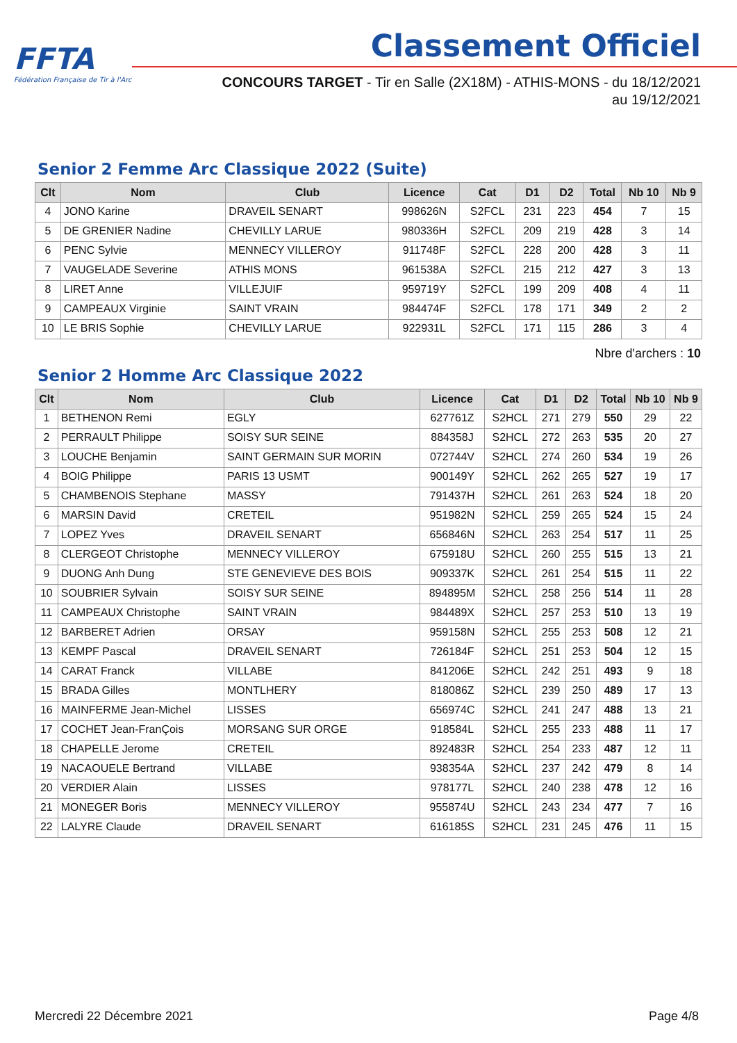FFTA
Fédération Française de Tir à l'Arc
Classement Officiel
CONCOURS TARGET - Tir en Salle (2X18M) - ATHIS-MONS - du 18/12/2021
au 19/12/2021
Senior 2 Femme Arc Classique 2022 (Suite)
| Clt | Nom | Club | Licence | Cat | D1 | D2 | Total | Nb 10 | Nb 9 |
| --- | --- | --- | --- | --- | --- | --- | --- | --- | --- |
| 4 | JONO Karine | DRAVEIL SENART | 998626N | S2FCL | 231 | 223 | 454 | 7 | 15 |
| 5 | DE GRENIER Nadine | CHEVILLY LARUE | 980336H | S2FCL | 209 | 219 | 428 | 3 | 14 |
| 6 | PENC Sylvie | MENNECY VILLEROY | 911748F | S2FCL | 228 | 200 | 428 | 3 | 11 |
| 7 | VAUGELADE Severine | ATHIS MONS | 961538A | S2FCL | 215 | 212 | 427 | 3 | 13 |
| 8 | LIRET Anne | VILLEJUIF | 959719Y | S2FCL | 199 | 209 | 408 | 4 | 11 |
| 9 | CAMPEAUX Virginie | SAINT VRAIN | 984474F | S2FCL | 178 | 171 | 349 | 2 | 2 |
| 10 | LE BRIS Sophie | CHEVILLY LARUE | 922931L | S2FCL | 171 | 115 | 286 | 3 | 4 |
Nbre d'archers : 10
Senior 2 Homme Arc Classique 2022
| Clt | Nom | Club | Licence | Cat | D1 | D2 | Total | Nb 10 | Nb 9 |
| --- | --- | --- | --- | --- | --- | --- | --- | --- | --- |
| 1 | BETHENON Remi | EGLY | 627761Z | S2HCL | 271 | 279 | 550 | 29 | 22 |
| 2 | PERRAULT Philippe | SOISY SUR SEINE | 884358J | S2HCL | 272 | 263 | 535 | 20 | 27 |
| 3 | LOUCHE Benjamin | SAINT GERMAIN SUR MORIN | 072744V | S2HCL | 274 | 260 | 534 | 19 | 26 |
| 4 | BOIG Philippe | PARIS 13 USMT | 900149Y | S2HCL | 262 | 265 | 527 | 19 | 17 |
| 5 | CHAMBENOIS Stephane | MASSY | 791437H | S2HCL | 261 | 263 | 524 | 18 | 20 |
| 6 | MARSIN David | CRETEIL | 951982N | S2HCL | 259 | 265 | 524 | 15 | 24 |
| 7 | LOPEZ Yves | DRAVEIL SENART | 656846N | S2HCL | 263 | 254 | 517 | 11 | 25 |
| 8 | CLERGEOT Christophe | MENNECY VILLEROY | 675918U | S2HCL | 260 | 255 | 515 | 13 | 21 |
| 9 | DUONG Anh Dung | STE GENEVIEVE DES BOIS | 909337K | S2HCL | 261 | 254 | 515 | 11 | 22 |
| 10 | SOUBRIER Sylvain | SOISY SUR SEINE | 894895M | S2HCL | 258 | 256 | 514 | 11 | 28 |
| 11 | CAMPEAUX Christophe | SAINT VRAIN | 984489X | S2HCL | 257 | 253 | 510 | 13 | 19 |
| 12 | BARBERET Adrien | ORSAY | 959158N | S2HCL | 255 | 253 | 508 | 12 | 21 |
| 13 | KEMPF Pascal | DRAVEIL SENART | 726184F | S2HCL | 251 | 253 | 504 | 12 | 15 |
| 14 | CARAT Franck | VILLABE | 841206E | S2HCL | 242 | 251 | 493 | 9 | 18 |
| 15 | BRADA Gilles | MONTLHERY | 818086Z | S2HCL | 239 | 250 | 489 | 17 | 13 |
| 16 | MAINFERME Jean-Michel | LISSES | 656974C | S2HCL | 241 | 247 | 488 | 13 | 21 |
| 17 | COCHET Jean-FranÇois | MORSANG SUR ORGE | 918584L | S2HCL | 255 | 233 | 488 | 11 | 17 |
| 18 | CHAPELLE Jerome | CRETEIL | 892483R | S2HCL | 254 | 233 | 487 | 12 | 11 |
| 19 | NACAOUELE Bertrand | VILLABE | 938354A | S2HCL | 237 | 242 | 479 | 8 | 14 |
| 20 | VERDIER Alain | LISSES | 978177L | S2HCL | 240 | 238 | 478 | 12 | 16 |
| 21 | MONEGER Boris | MENNECY VILLEROY | 955874U | S2HCL | 243 | 234 | 477 | 7 | 16 |
| 22 | LALYRE Claude | DRAVEIL SENART | 616185S | S2HCL | 231 | 245 | 476 | 11 | 15 |
Mercredi 22 Décembre 2021 Page 4/8